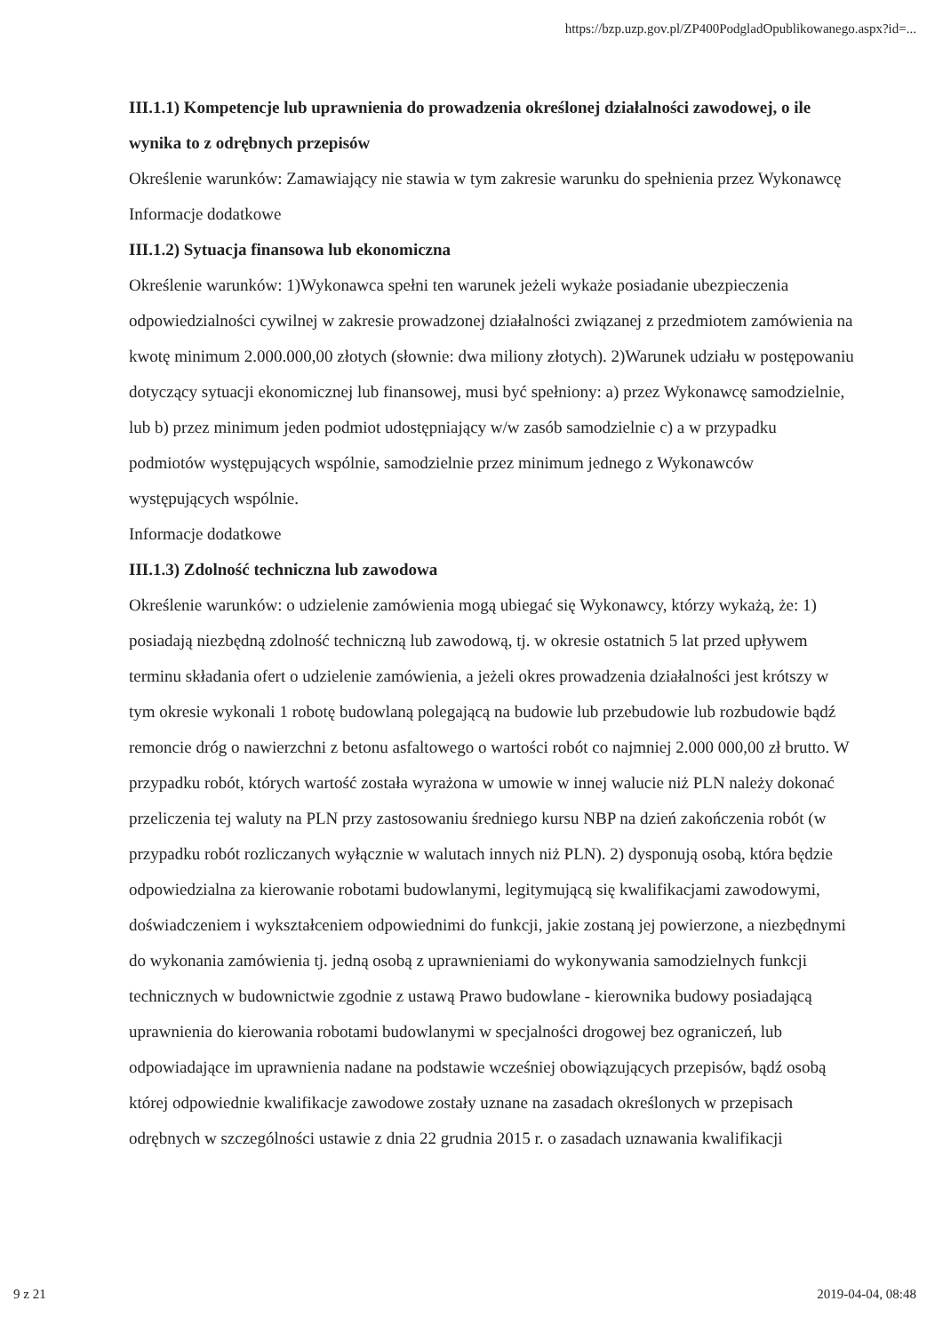https://bzp.uzp.gov.pl/ZP400PodgladOpublikowanego.aspx?id=...
III.1.1) Kompetencje lub uprawnienia do prowadzenia określonej działalności zawodowej, o ile wynika to z odrębnych przepisów
Określenie warunków: Zamawiający nie stawia w tym zakresie warunku do spełnienia przez Wykonawcę
Informacje dodatkowe
III.1.2) Sytuacja finansowa lub ekonomiczna
Określenie warunków: 1)Wykonawca spełni ten warunek jeżeli wykaże posiadanie ubezpieczenia odpowiedzialności cywilnej w zakresie prowadzonej działalności związanej z przedmiotem zamówienia na kwotę minimum 2.000.000,00 złotych (słownie: dwa miliony złotych). 2)Warunek udziału w postępowaniu dotyczący sytuacji ekonomicznej lub finansowej, musi być spełniony: a) przez Wykonawcę samodzielnie, lub b) przez minimum jeden podmiot udostępniający w/w zasób samodzielnie c) a w przypadku podmiotów występujących wspólnie, samodzielnie przez minimum jednego z Wykonawców występujących wspólnie.
Informacje dodatkowe
III.1.3) Zdolność techniczna lub zawodowa
Określenie warunków: o udzielenie zamówienia mogą ubiegać się Wykonawcy, którzy wykażą, że: 1) posiadają niezbędną zdolność techniczną lub zawodową, tj. w okresie ostatnich 5 lat przed upływem terminu składania ofert o udzielenie zamówienia, a jeżeli okres prowadzenia działalności jest krótszy w tym okresie wykonali 1 robotę budowlaną polegającą na budowie lub przebudowie lub rozbudowie bądź remoncie dróg o nawierzchni z betonu asfaltowego o wartości robót co najmniej 2.000 000,00 zł brutto. W przypadku robót, których wartość została wyrażona w umowie w innej walucie niż PLN należy dokonać przeliczenia tej waluty na PLN przy zastosowaniu średniego kursu NBP na dzień zakończenia robót (w przypadku robót rozliczanych wyłącznie w walutach innych niż PLN). 2) dysponują osobą, która będzie odpowiedzialna za kierowanie robotami budowlanymi, legitymującą się kwalifikacjami zawodowymi, doświadczeniem i wykształceniem odpowiednimi do funkcji, jakie zostaną jej powierzone, a niezbędnymi do wykonania zamówienia tj. jedną osobą z uprawnieniami do wykonywania samodzielnych funkcji technicznych w budownictwie zgodnie z ustawą Prawo budowlane - kierownika budowy posiadającą uprawnienia do kierowania robotami budowlanymi w specjalności drogowej bez ograniczeń, lub odpowiadające im uprawnienia nadane na podstawie wcześniej obowiązujących przepisów, bądź osobą której odpowiednie kwalifikacje zawodowe zostały uznane na zasadach określonych w przepisach odrębnych w szczególności ustawie z dnia 22 grudnia 2015 r. o zasadach uznawania kwalifikacji
9 z 21 2019-04-04, 08:48